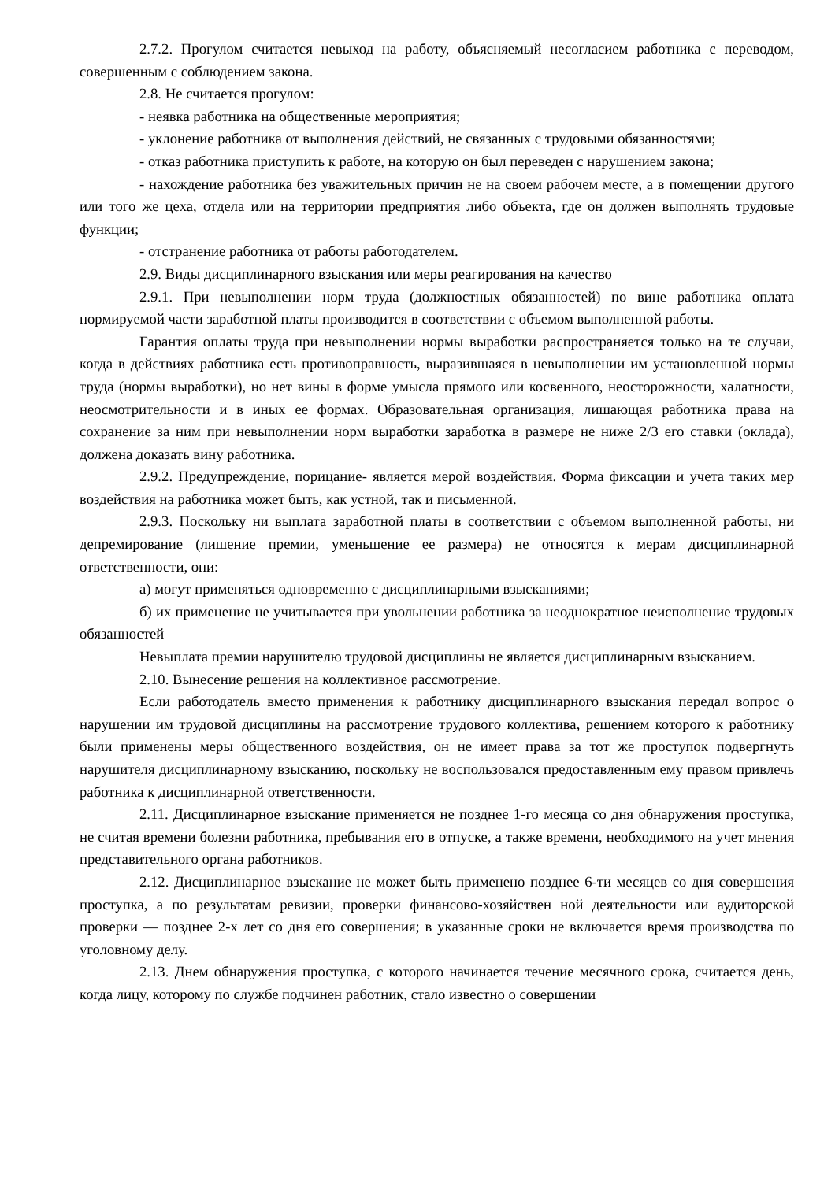2.7.2. Прогулом считается невыход на работу, объясняемый несогласием работника с переводом, совершенным с соблюдением закона.
2.8. Не считается прогулом:
- неявка работника на общественные мероприятия;
- уклонение работника от выполнения действий, не связанных с трудовыми обязанностями;
- отказ работника приступить к работе, на которую он был переведен с нарушением закона;
- нахождение работника без уважительных причин не на своем рабочем месте, а в помещении другого или того же цеха, отдела или на территории предприятия либо объекта, где он должен выполнять трудовые функции;
- отстранение работника от работы работодателем.
2.9. Виды дисциплинарного взыскания или меры реагирования на качество
2.9.1. При невыполнении норм труда (должностных обязанностей) по вине работника оплата нормируемой части заработной платы производится в соответствии с объемом выполненной работы.
Гарантия оплаты труда при невыполнении нормы выработки распространяется только на те случаи, когда в действиях работника есть противоправность, выразившаяся в невыполнении им установленной нормы труда (нормы выработки), но нет вины в форме умысла прямого или косвенного, неосторожности, халатности, неосмотрительности и в иных ее формах. Образовательная организация, лишающая работника права на сохранение за ним при невыполнении норм выработки заработка в размере не ниже 2/3 его ставки (оклада), должена доказать вину работника.
2.9.2. Предупреждение, порицание- является мерой воздействия. Форма фиксации и учета таких мер воздействия на работника может быть, как устной, так и письменной.
2.9.3. Поскольку ни выплата заработной платы в соответствии с объемом выполненной работы, ни депремирование (лишение премии, уменьшение ее размера) не относятся к мерам дисциплинарной ответственности, они:
а) могут применяться одновременно с дисциплинарными взысканиями;
б) их применение не учитывается при увольнении работника за неоднократное неисполнение трудовых обязанностей
Невыплата премии нарушителю трудовой дисциплины не является дисциплинарным взысканием.
2.10. Вынесение решения на коллективное рассмотрение.
Если работодатель вместо применения к работнику дисциплинарного взыскания передал вопрос о нарушении им трудовой дисциплины на рассмотрение трудового коллектива, решением которого к работнику были применены меры общественного воздействия, он не имеет права за тот же проступок подвергнуть нарушителя дисциплинарному взысканию, поскольку не воспользовался предоставленным ему правом привлечь работника к дисциплинарной ответственности.
2.11. Дисциплинарное взыскание применяется не позднее 1-го месяца со дня обнаружения проступка, не считая времени болезни работника, пребывания его в отпуске, а также времени, необходимого на учет мнения представительного органа работников.
2.12. Дисциплинарное взыскание не может быть применено позднее 6-ти месяцев со дня совершения проступка, а по результатам ревизии, проверки финансово-хозяйствен ной деятельности или аудиторской проверки — позднее 2-х лет со дня его совершения; в указанные сроки не включается время производства по уголовному делу.
2.13. Днем обнаружения проступка, с которого начинается течение месячного срока, считается день, когда лицу, которому по службе подчинен работник, стало известно о совершении